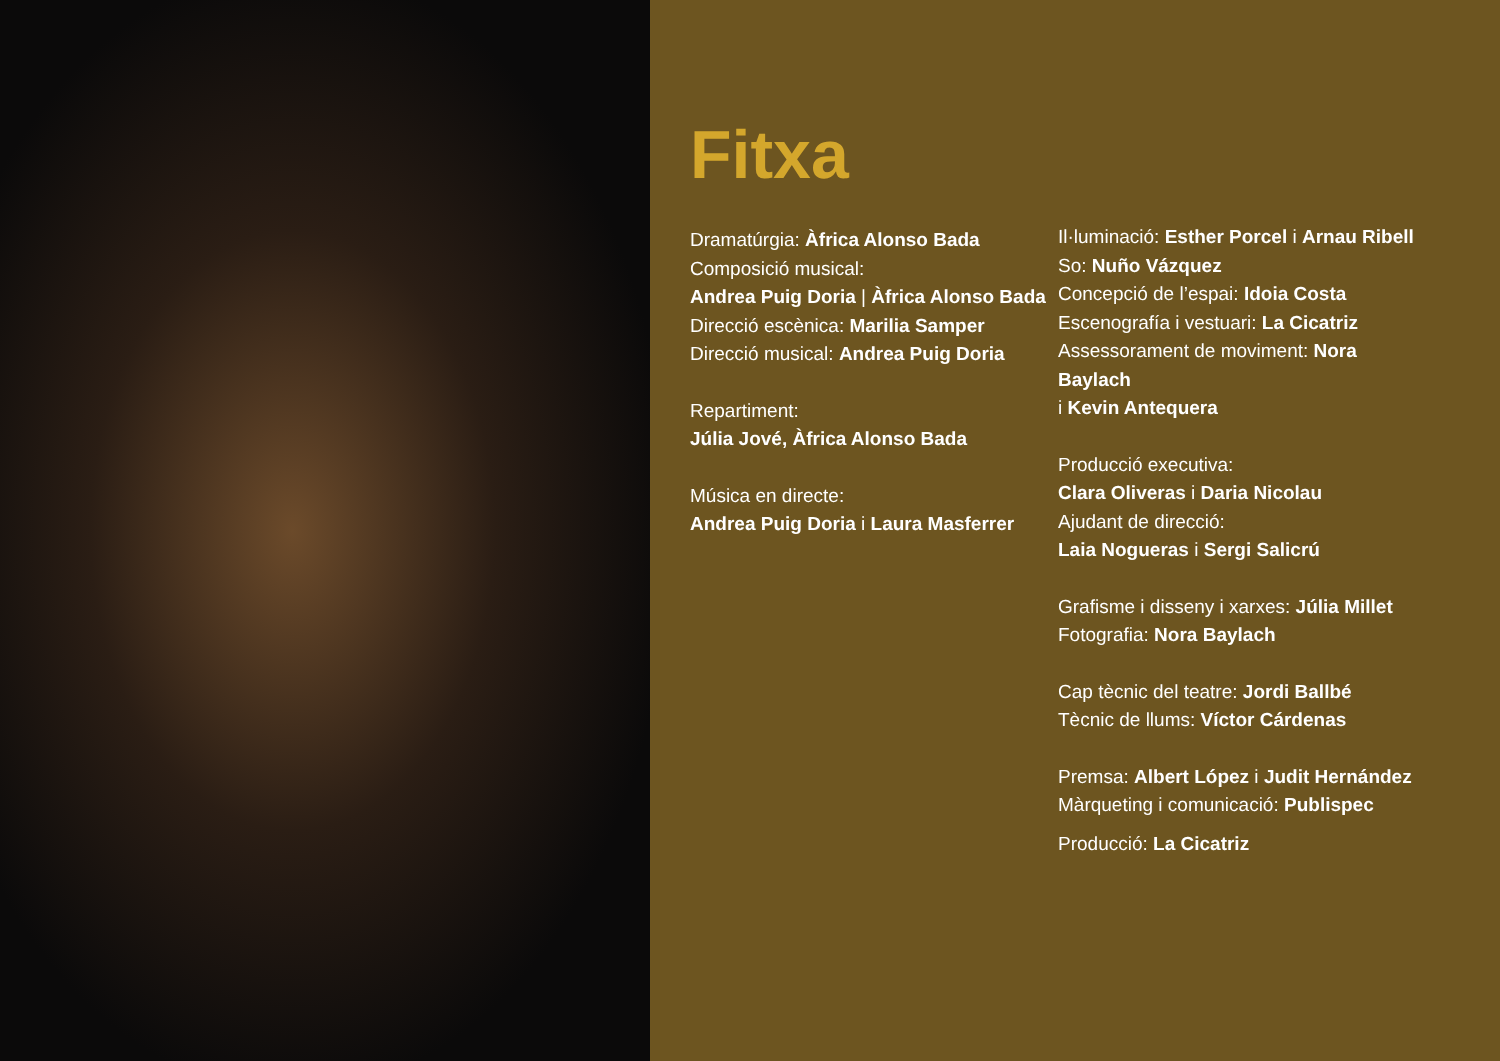Fitxa
Dramatúrgia: Àfrica Alonso Bada
Composició musical:
Andrea Puig Doria | Àfrica Alonso Bada
Direcció escènica: Marilia Samper
Direcció musical: Andrea Puig Doria
Repartiment:
Júlia Jové, Àfrica Alonso Bada
Música en directe:
Andrea Puig Doria i Laura Masferrer
Il·luminació: Esther Porcel i Arnau Ribell
So: Nuño Vázquez
Concepció de l’espai: Idoia Costa
Escenografía i vestuari: La Cicatriz
Assessorament de moviment: Nora Baylach
i Kevin Antequera
Producció executiva:
Clara Oliveras i Daria Nicolau
Ajudant de direcció:
Laia Nogueras i Sergi Salicrú
Grafisme i disseny i xarxes: Júlia Millet
Fotografia: Nora Baylach
Cap tècnic del teatre: Jordi Ballbé
Tècnic de llums: Víctor Cárdenas
Premsa: Albert López i Judit Hernández
Màrqueting i comunicació: Publispec
Producció: La Cicatriz